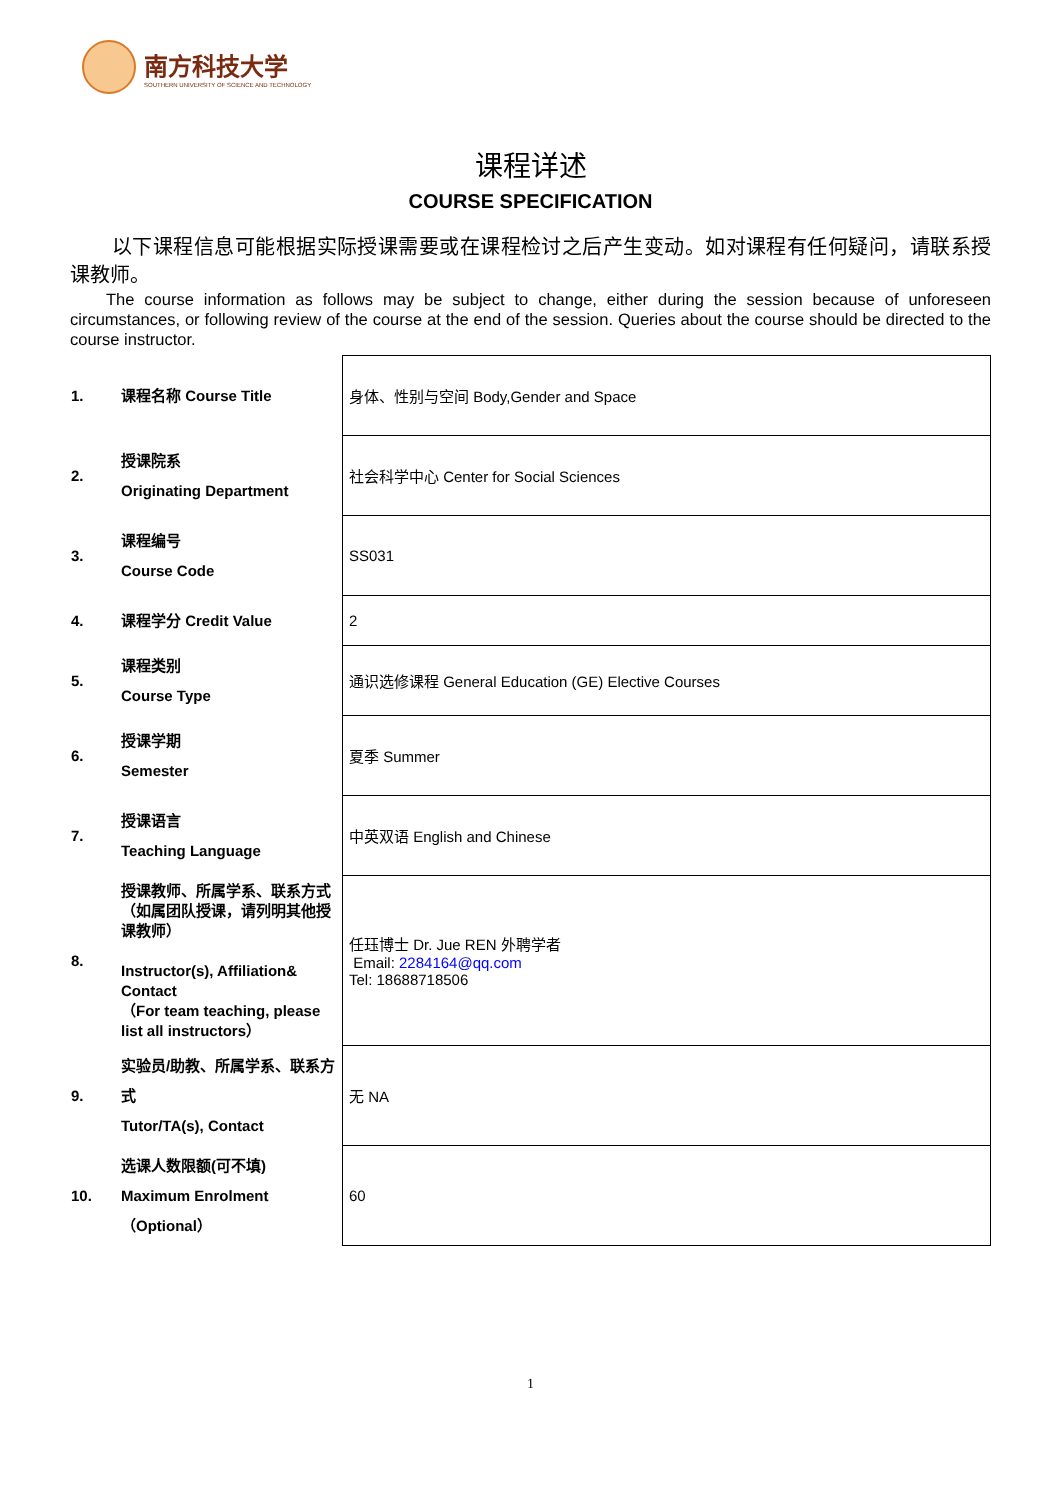南方科技大学
SOUTHERN UNIVERSITY OF SCIENCE AND TECHNOLOGY
课程详述
COURSE SPECIFICATION
以下课程信息可能根据实际授课需要或在课程检讨之后产生变动。如对课程有任何疑问，请联系授课教师。
The course information as follows may be subject to change, either during the session because of unforeseen circumstances, or following review of the course at the end of the session. Queries about the course should be directed to the course instructor.
| 1. | 课程名称 Course Title | 身体、性别与空间 Body,Gender and Space |
| 2. | 授课院系 Originating Department | 社会科学中心 Center for Social Sciences |
| 3. | 课程编号 Course Code | SS031 |
| 4. | 课程学分 Credit Value | 2 |
| 5. | 课程类别 Course Type | 通识选修课程 General Education (GE) Elective Courses |
| 6. | 授课学期 Semester | 夏季 Summer |
| 7. | 授课语言 Teaching Language | 中英双语 English and Chinese |
| 8. | 授课教师、所属学系、联系方式（如属团队授课，请列明其他授课教师） Instructor(s), Affiliation& Contact （For team teaching, please list all instructors） | 任珏博士 Dr. Jue REN 外聘学者 Email: 2284164@qq.com Tel: 18688718506 |
| 9. | 实验员/助教、所属学系、联系方式 Tutor/TA(s), Contact | 无 NA |
| 10. | 选课人数限额(可不填) Maximum Enrolment（Optional） | 60 |
1